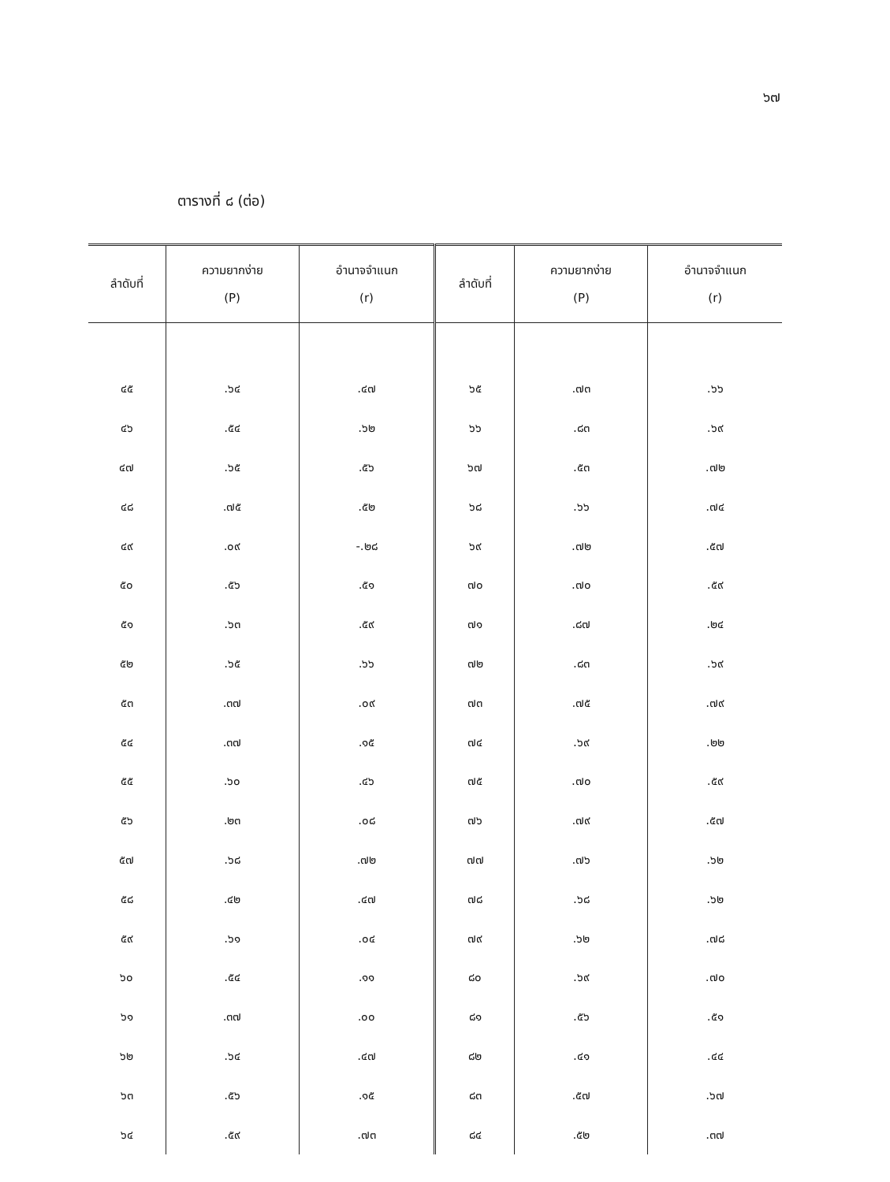๖๗
ตารางที่ ๘ (ต่อ)
| ลำดับที่ | ความยากง่าย (P) | อำนาจจำแนก (r) | ลำดับที่ | ความยากง่าย (P) | อำนาจจำแนก (r) |
| --- | --- | --- | --- | --- | --- |
| ๔๕ | .๖๔ | .๔๗ | ๖๕ | .๗๓ | .๖๖ |
| ๔๖ | .๕๔ | .๖๒ | ๖๖ | .๘๓ | .๖๙ |
| ๔๗ | .๖๕ | .๕๖ | ๖๗ | .๕๓ | .๗๒ |
| ๔๘ | .๗๕ | .๕๒ | ๖๘ | .๖๖ | .๗๔ |
| ๔๙ | .๐๙ | -.๒๘ | ๖๙ | .๗๒ | .๕๗ |
| ๕๐ | .๕๖ | .๕๑ | ๗๐ | .๗๐ | .๕๙ |
| ๕๑ | .๖๓ | .๕๙ | ๗๑ | .๘๗ | .๒๔ |
| ๕๒ | .๖๕ | .๖๖ | ๗๒ | .๘๓ | .๖๙ |
| ๕๓ | .๓๗ | .๐๙ | ๗๓ | .๗๕ | .๗๙ |
| ๕๔ | .๓๗ | .๑๕ | ๗๔ | .๖๙ | .๒๒ |
| ๕๕ | .๖๐ | .๔๖ | ๗๕ | .๗๐ | .๕๙ |
| ๕๖ | .๒๓ | .๐๘ | ๗๖ | .๗๙ | .๕๗ |
| ๕๗ | .๖๘ | .๗๒ | ๗๗ | .๗๖ | .๖๒ |
| ๕๘ | .๔๒ | .๔๗ | ๗๘ | .๖๘ | .๖๒ |
| ๕๙ | .๖๑ | .๐๔ | ๗๙ | .๖๒ | .๗๘ |
| ๖๐ | .๕๔ | .๑๑ | ๘๐ | .๖๙ | .๗๐ |
| ๖๑ | .๓๗ | .๐๐ | ๘๑ | .๕๖ | .๕๑ |
| ๖๒ | .๖๔ | .๔๗ | ๘๒ | .๔๑ | .๔๔ |
| ๖๓ | .๕๖ | .๑๕ | ๘๓ | .๕๗ | .๖๗ |
| ๖๔ | .๕๙ | .๗๓ | ๘๔ | .๕๒ | .๓๗ |